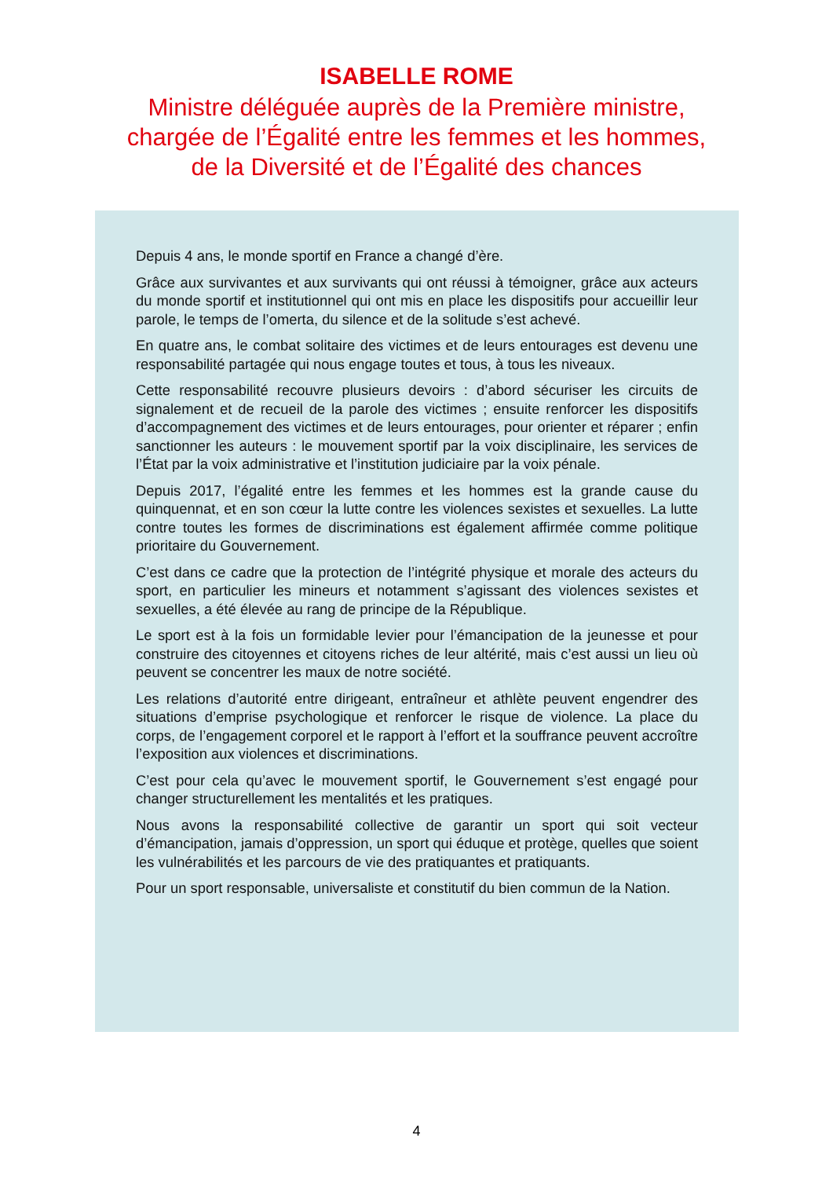ISABELLE ROME
Ministre déléguée auprès de la Première ministre,
chargée de l’Égalité entre les femmes et les hommes,
de la Diversité et de l’Égalité des chances
Depuis 4 ans, le monde sportif en France a changé d’ère.
Grâce aux survivantes et aux survivants qui ont réussi à témoigner, grâce aux acteurs du monde sportif et institutionnel qui ont mis en place les dispositifs pour accueillir leur parole, le temps de l’omerta, du silence et de la solitude s’est achevé.
En quatre ans, le combat solitaire des victimes et de leurs entourages est devenu une responsabilité partagée qui nous engage toutes et tous, à tous les niveaux.
Cette responsabilité recouvre plusieurs devoirs : d’abord sécuriser les circuits de signalement et de recueil de la parole des victimes ; ensuite renforcer les dispositifs d’accompagnement des victimes et de leurs entourages, pour orienter et réparer ; enfin sanctionner les auteurs : le mouvement sportif par la voix disciplinaire, les services de l’État par la voix administrative et l’institution judiciaire par la voix pénale.
Depuis 2017, l’égalité entre les femmes et les hommes est la grande cause du quinquennat, et en son cœur la lutte contre les violences sexistes et sexuelles. La lutte contre toutes les formes de discriminations est également affirmée comme politique prioritaire du Gouvernement.
C’est dans ce cadre que la protection de l’intégrité physique et morale des acteurs du sport, en particulier les mineurs et notamment s’agissant des violences sexistes et sexuelles, a été élevée au rang de principe de la République.
Le sport est à la fois un formidable levier pour l’émancipation de la jeunesse et pour construire des citoyennes et citoyens riches de leur altérité, mais c’est aussi un lieu où peuvent se concentrer les maux de notre société.
Les relations d’autorité entre dirigeant, entraîneur et athlète peuvent engendrer des situations d’emprise psychologique et renforcer le risque de violence. La place du corps, de l’engagement corporel et le rapport à l’effort et la souffrance peuvent accroître l’exposition aux violences et discriminations.
C’est pour cela qu’avec le mouvement sportif, le Gouvernement s’est engagé pour changer structurellement les mentalités et les pratiques.
Nous avons la responsabilité collective de garantir un sport qui soit vecteur d’émancipation, jamais d’oppression, un sport qui éduque et protège, quelles que soient les vulnérabilités et les parcours de vie des pratiquantes et pratiquants.
Pour un sport responsable, universaliste et constitutif du bien commun de la Nation.
4